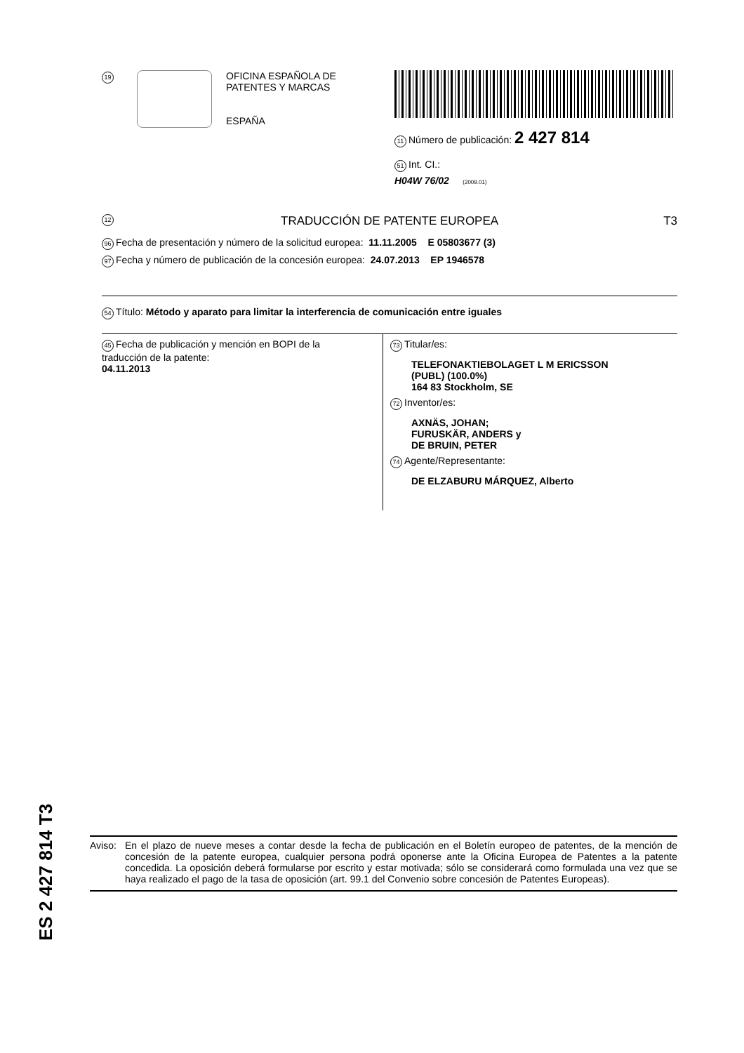19
OFICINA ESPAÑOLA DE
PATENTES Y MARCAS
ESPAÑA
11 Número de publicación: 2 427 814
51 Int. CI.:
H04W 76/02 (2009.01)
12 TRADUCCIÓN DE PATENTE EUROPEA T3
96 Fecha de presentación y número de la solicitud europea: 11.11.2005 E 05803677 (3)
97 Fecha y número de publicación de la concesión europea: 24.07.2013 EP 1946578
54 Título: Método y aparato para limitar la interferencia de comunicación entre iguales
45 Fecha de publicación y mención en BOPI de la
traducción de la patente:
04.11.2013
73 Titular/es:
TELEFONAKTIEBOLAGET L M ERICSSON
(PUBL) (100.0%)
164 83 Stockholm, SE
72 Inventor/es:
AXNÄS, JOHAN;
FURUSKÄR, ANDERS y
DE BRUIN, PETER
74 Agente/Representante:
DE ELZABURU MÁRQUEZ, Alberto
ES 2 427 814 T3
Aviso:
En el plazo de nueve meses a contar desde la fecha de publicación en el Boletín europeo de patentes, de la mención de concesión de la patente europea, cualquier persona podrá oponerse ante la Oficina Europea de Patentes a la patente concedida. La oposición deberá formularse por escrito y estar motivada; sólo se considerará como formulada una vez que se haya realizado el pago de la tasa de oposición (art. 99.1 del Convenio sobre concesión de Patentes Europeas).